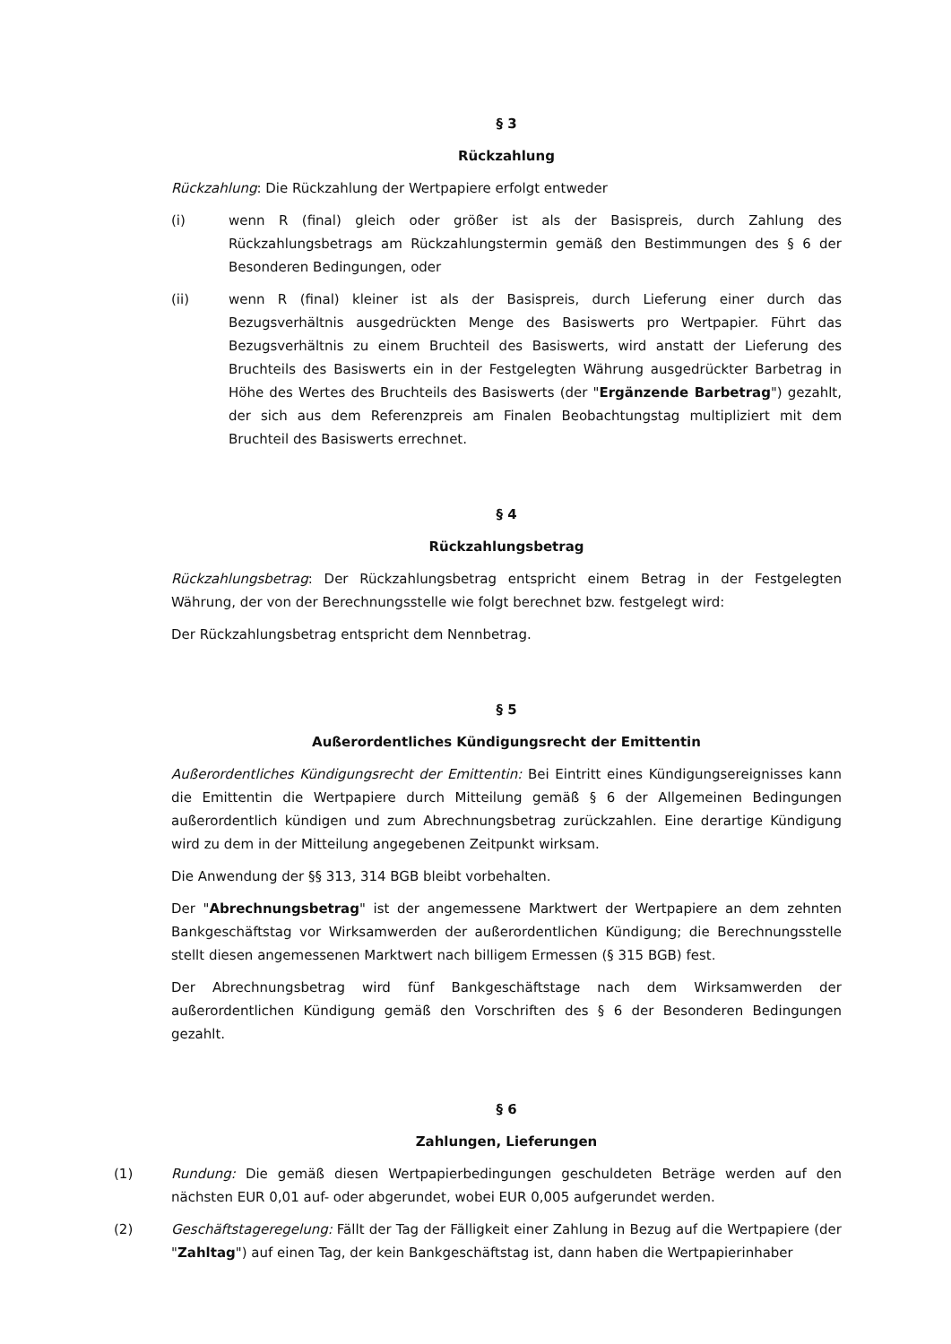§ 3
Rückzahlung
Rückzahlung: Die Rückzahlung der Wertpapiere erfolgt entweder
(i) wenn R (final) gleich oder größer ist als der Basispreis, durch Zahlung des Rückzahlungsbetrags am Rückzahlungstermin gemäß den Bestimmungen des § 6 der Besonderen Bedingungen, oder
(ii) wenn R (final) kleiner ist als der Basispreis, durch Lieferung einer durch das Bezugsverhältnis ausgedrückten Menge des Basiswerts pro Wertpapier. Führt das Bezugsverhältnis zu einem Bruchteil des Basiswerts, wird anstatt der Lieferung des Bruchteils des Basiswerts ein in der Festgelegten Währung ausgedrückter Barbetrag in Höhe des Wertes des Bruchteils des Basiswerts (der "Ergänzende Barbetrag") gezahlt, der sich aus dem Referenzpreis am Finalen Beobachtungstag multipliziert mit dem Bruchteil des Basiswerts errechnet.
§ 4
Rückzahlungsbetrag
Rückzahlungsbetrag: Der Rückzahlungsbetrag entspricht einem Betrag in der Festgelegten Währung, der von der Berechnungsstelle wie folgt berechnet bzw. festgelegt wird:
Der Rückzahlungsbetrag entspricht dem Nennbetrag.
§ 5
Außerordentliches Kündigungsrecht der Emittentin
Außerordentliches Kündigungsrecht der Emittentin: Bei Eintritt eines Kündigungsereignisses kann die Emittentin die Wertpapiere durch Mitteilung gemäß § 6 der Allgemeinen Bedingungen außerordentlich kündigen und zum Abrechnungsbetrag zurückzahlen. Eine derartige Kündigung wird zu dem in der Mitteilung angegebenen Zeitpunkt wirksam.
Die Anwendung der §§ 313, 314 BGB bleibt vorbehalten.
Der "Abrechnungsbetrag" ist der angemessene Marktwert der Wertpapiere an dem zehnten Bankgeschäftstag vor Wirksamwerden der außerordentlichen Kündigung; die Berechnungsstelle stellt diesen angemessenen Marktwert nach billigem Ermessen (§ 315 BGB) fest.
Der Abrechnungsbetrag wird fünf Bankgeschäftstage nach dem Wirksamwerden der außerordentlichen Kündigung gemäß den Vorschriften des § 6 der Besonderen Bedingungen gezahlt.
§ 6
Zahlungen, Lieferungen
(1) Rundung: Die gemäß diesen Wertpapierbedingungen geschuldeten Beträge werden auf den nächsten EUR 0,01 auf- oder abgerundet, wobei EUR 0,005 aufgerundet werden.
(2) Geschäftstageregelung: Fällt der Tag der Fälligkeit einer Zahlung in Bezug auf die Wertpapiere (der "Zahltag") auf einen Tag, der kein Bankgeschäftstag ist, dann haben die Wertpapierinhaber